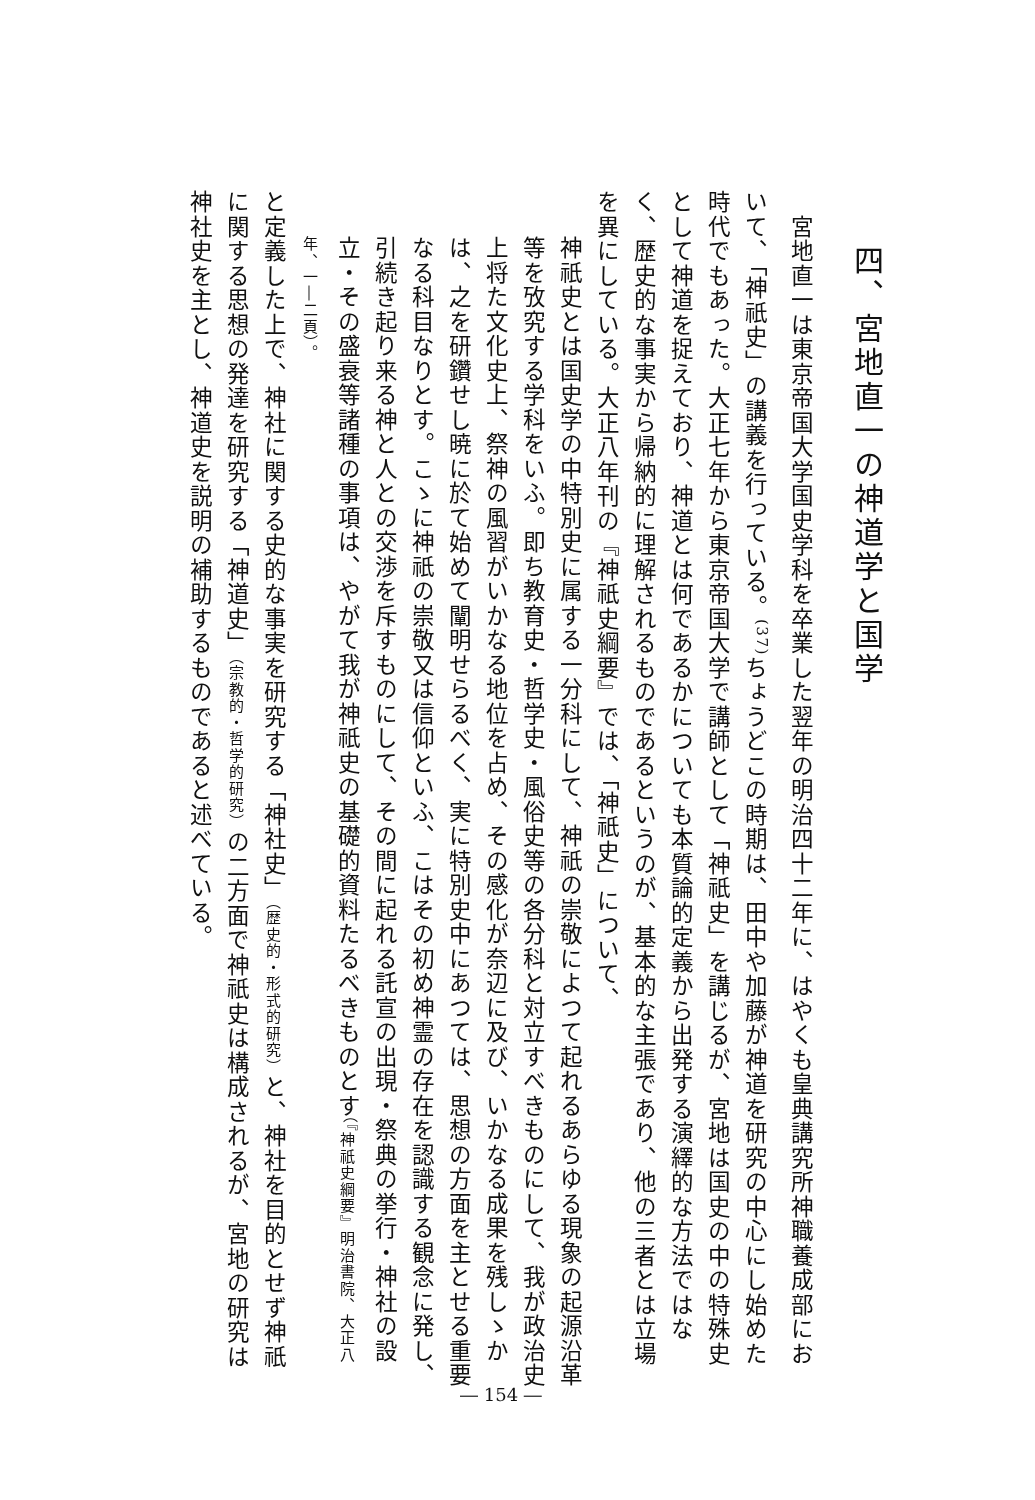四、宮地直一の神道学と国学
　宮地直一は東京帝国大学国史学科を卒業した翌年の明治四十二年に、はやくも皇典講究所神職養成部において、「神祇史」の講義を行っている。<sup>(37)</sup>ちょうどこの時期は、田中や加藤が神道を研究の中心にし始めた時代でもあった。大正七年から東京帝国大学で講師として「神祇史」を講じるが、宮地は国史の中の特殊史として神道を捉えており、神道とは何であるかについても本質論的定義から出発する演繹的な方法ではなく、歴史的な事実から帰納的に理解されるものであるというのが、基本的な主張であり、他の三者とは立場を異にしている。大正八年刊の『神祇史綱要』では、「神祇史」について、
神祇史とは国史学の中特別史に属する一分科にして、神祇の崇敬によつて起れるあらゆる現象の起源沿革等を攷究する学科をいふ。即ち教育史・哲学史・風俗史等の各分科と対立すべきものにして、我が政治史上将た文化史上、祭神の風習がいかなる地位を占め、その感化が奈辺に及び、いかなる成果を残しゝかは、之を研鑽せし暁に於て始めて闡明せらるべく、実に特別史中にあつては、思想の方面を主とせる重要なる科目なりとす。こゝに神祇の崇敬又は信仰といふ、こはその初め神霊の存在を認識する観念に発し、引続き起り来る神と人との交渉を斥すものにして、その間に起れる託宣の出現・祭典の挙行・神社の設立・その盛衰等諸種の事項は、やがて我が神祇史の基礎的資料たるべきものとす（『神祇史綱要』明治書院、大正八年、一―二頁）。
と定義した上で、神社に関する史的な事実を研究する「神社史」（歴史的・形式的研究）と、神社を目的とせず神祇に関する思想の発達を研究する「神道史」（宗教的・哲学的研究）の二方面で神祇史は構成されるが、宮地の研究は神社史を主とし、神道史を説明の補助するものであると述べている。
― 154 ―